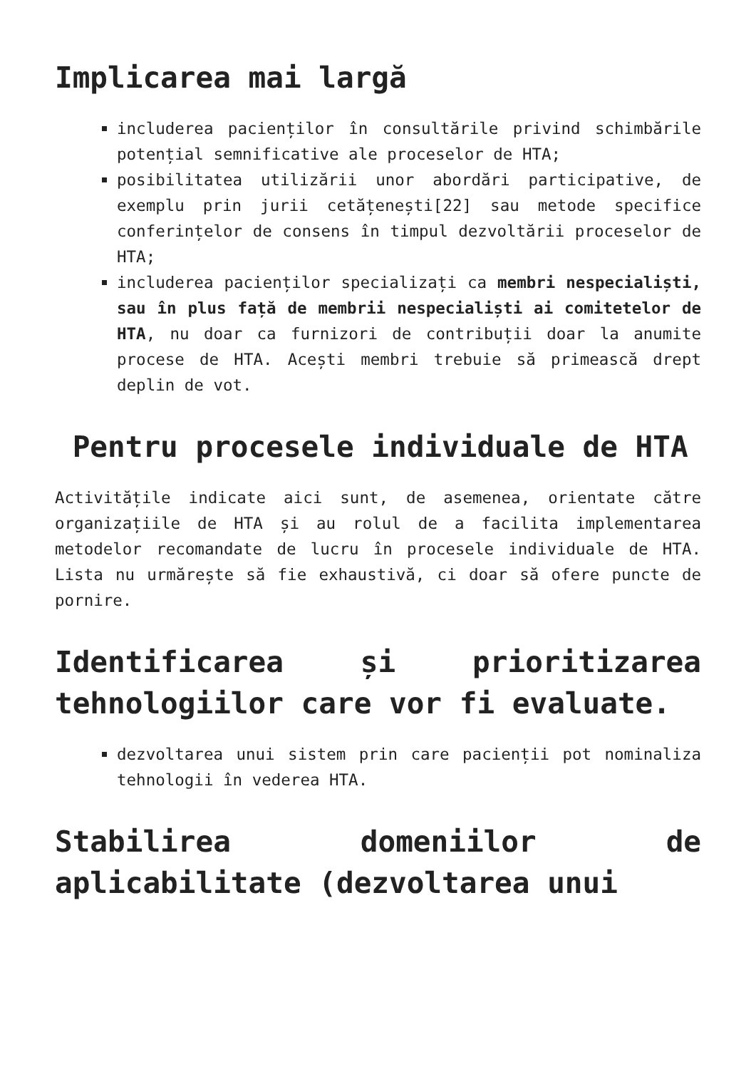Implicarea mai largă
includerea pacienților în consultările privind schimbările potențial semnificative ale proceselor de HTA;
posibilitatea utilizării unor abordări participative, de exemplu prin jurii cetățenești[22] sau metode specifice conferințelor de consens în timpul dezvoltării proceselor de HTA;
includerea pacienților specializați ca membri nespecialiști, sau în plus față de membrii nespecialiști ai comitetelor de HTA, nu doar ca furnizori de contribuții doar la anumite procese de HTA. Acești membri trebuie să primească drept deplin de vot.
Pentru procesele individuale de HTA
Activitățile indicate aici sunt, de asemenea, orientate către organizațiile de HTA și au rolul de a facilita implementarea metodelor recomandate de lucru în procesele individuale de HTA. Lista nu urmărește să fie exhaustivă, ci doar să ofere puncte de pornire.
Identificarea și prioritizarea tehnologiilor care vor fi evaluate.
dezvoltarea unui sistem prin care pacienții pot nominaliza tehnologii în vederea HTA.
Stabilirea domeniilor de aplicabilitate (dezvoltarea unui